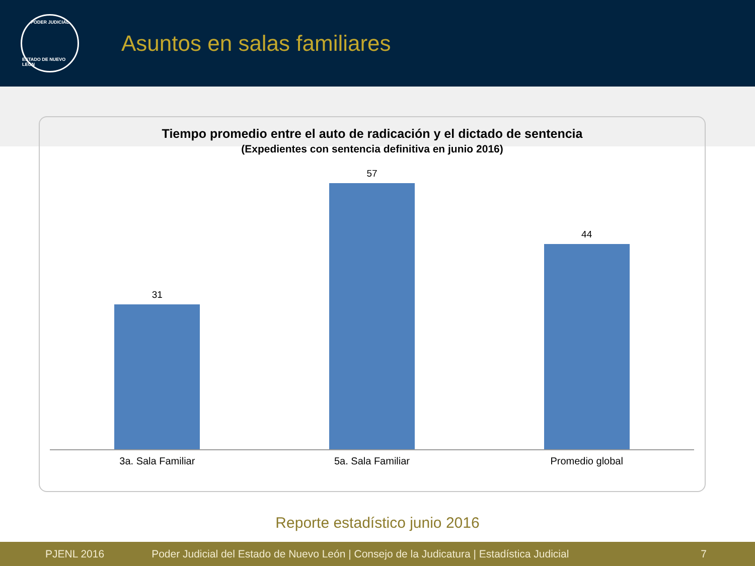PODER JUDICIAL
ESTADO DE NUEVO LEÓN
Asuntos en salas familiares
Tiempo promedio entre el auto de radicación y el dictado de sentencia
(Expedientes con sentencia definitiva en junio 2016)
31
57
44
3a. Sala Familiar 5a. Sala Familiar Promedio global
Reporte estadístico junio 2016
PJENL 2016 Poder Judicial del Estado de Nuevo León | Consejo de la Judicatura | Estadística Judicial 7